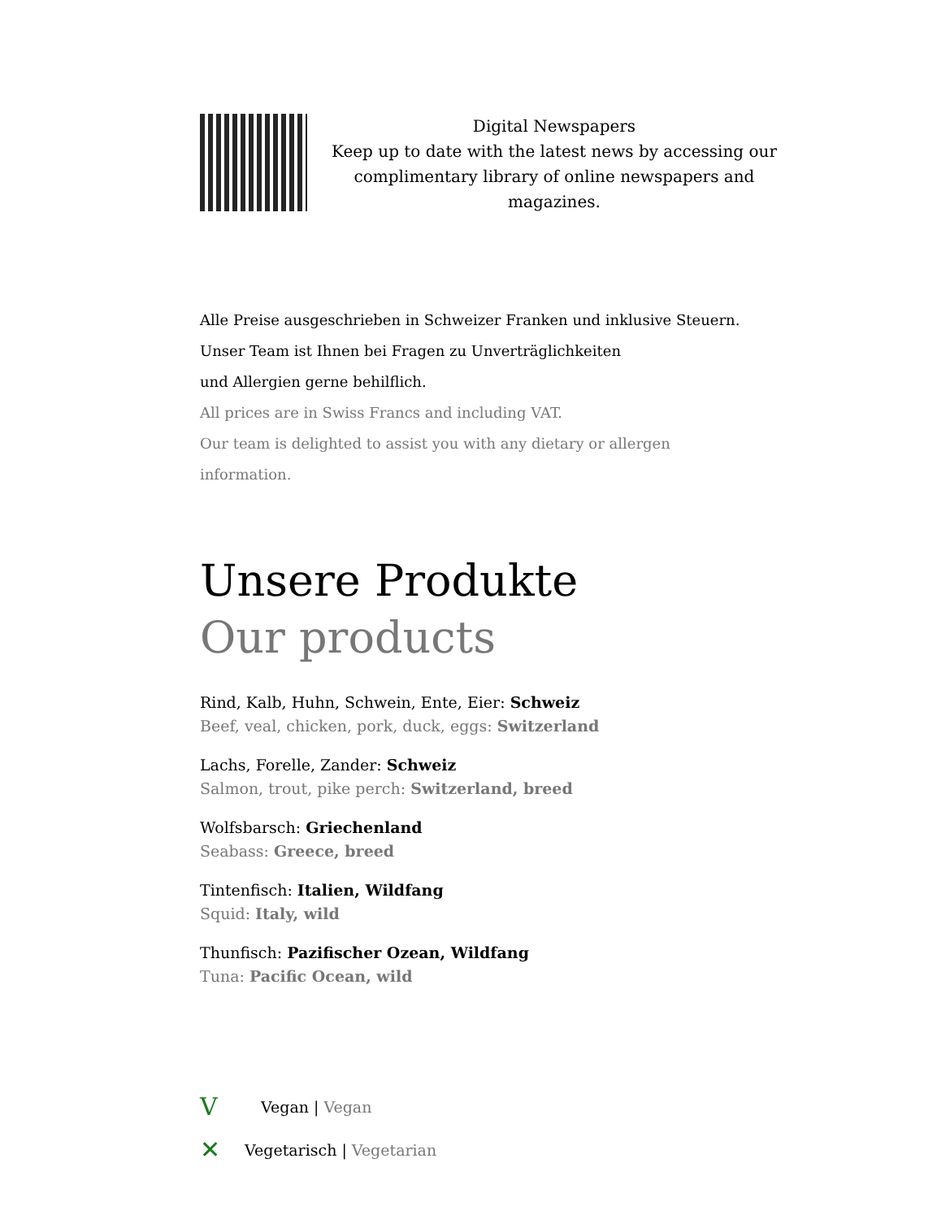Digital Newspapers
Keep up to date with the latest news by accessing our complimentary library of online newspapers and magazines.
Alle Preise ausgeschrieben in Schweizer Franken und inklusive Steuern.
Unser Team ist Ihnen bei Fragen zu Unverträglichkeiten
und Allergien gerne behilflich.
All prices are in Swiss Francs and including VAT.
Our team is delighted to assist you with any dietary or allergen
information.
Unsere Produkte
Our products
Rind, Kalb, Huhn, Schwein, Ente, Eier: Schweiz
Beef, veal, chicken, pork, duck, eggs: Switzerland
Lachs, Forelle, Zander: Schweiz
Salmon, trout, pike perch: Switzerland, breed
Wolfsbarsch: Griechenland
Seabass: Greece, breed
Tintenfisch: Italien, Wildfang
Squid: Italy, wild
Thunfisch: Pazifischer Ozean, Wildfang
Tuna: Pacific Ocean, wild
V Vegan | Vegan
✕ Vegetarisch | Vegetarian